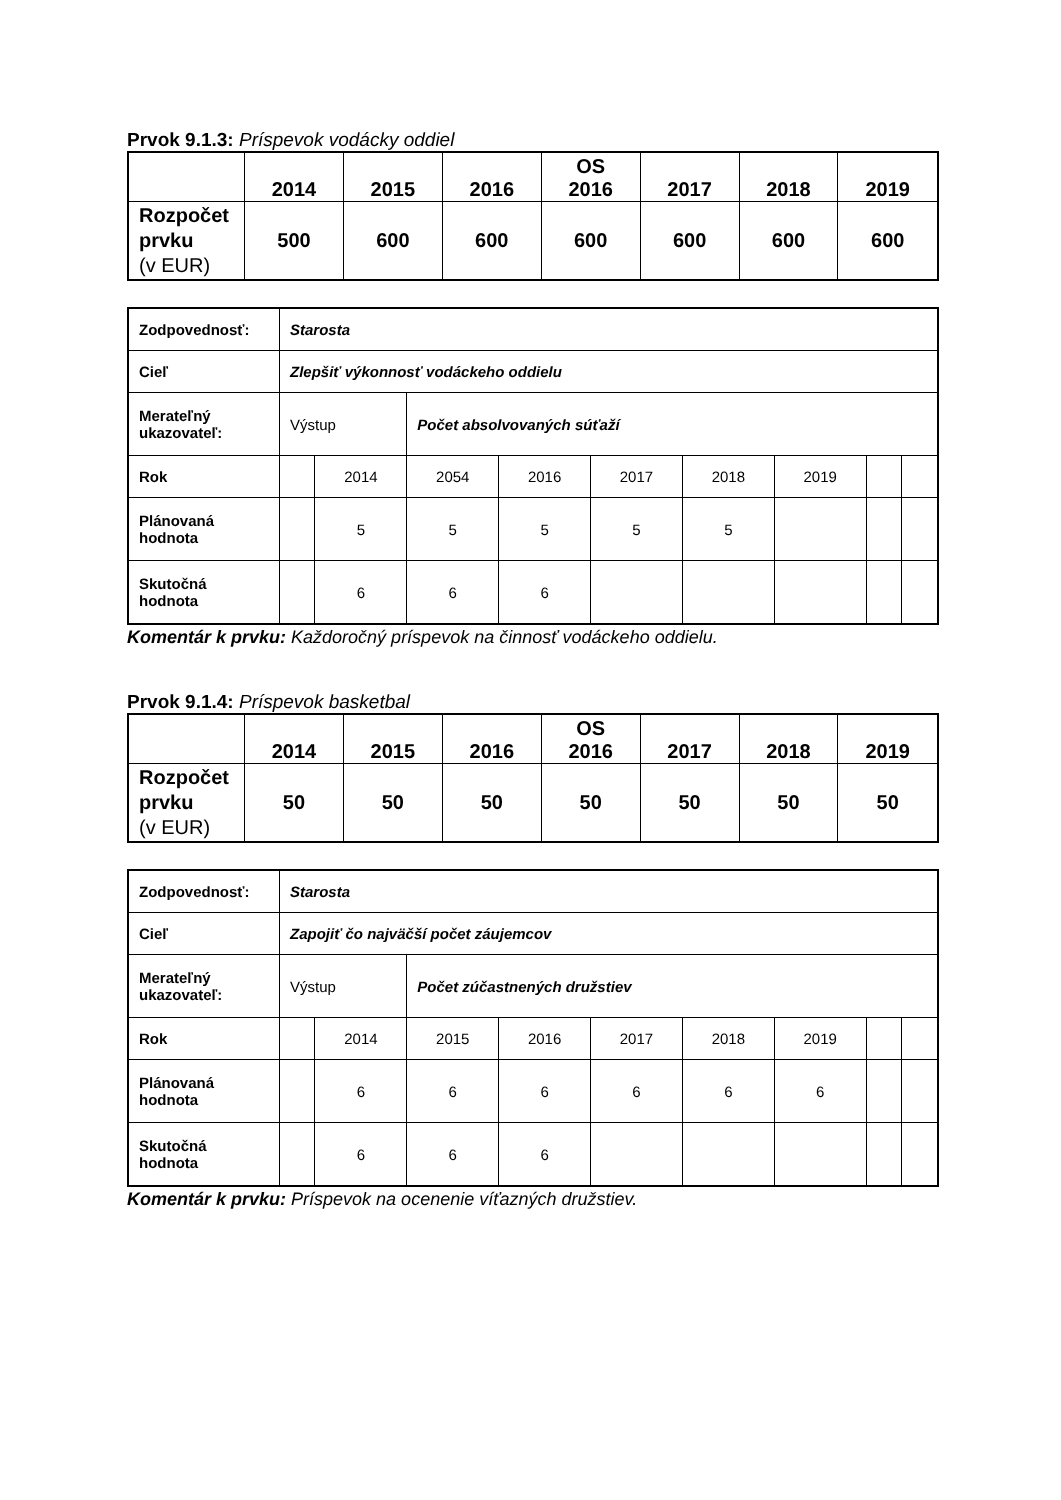Prvok 9.1.3: Príspevok vodácky oddiel
| | 2014 | 2015 | 2016 | OS 2016 | 2017 | 2018 | 2019 |
| --- | --- | --- | --- | --- | --- | --- | --- |
| Rozpočet prvku (v EUR) | 500 | 600 | 600 | 600 | 600 | 600 | 600 |
| Zodpovednosť: | Starosta | | | | | | | | |
| Cieľ | Zlepšiť výkonnosť vodáckeho oddielu | | | | | | | | |
| Merateľný ukazovateľ: | Výstup | | Počet absolvovaných súťaží | | | | | | |
| Rok | | 2014 | 2054 | 2016 | 2017 | 2018 | 2019 | | |
| Plánovaná hodnota | | 5 | 5 | 5 | 5 | 5 | | | |
| Skutočná hodnota | | 6 | 6 | 6 | | | | | |
Komentár k prvku: Každoročný príspevok na činnosť vodáckeho oddielu.
Prvok 9.1.4: Príspevok basketbal
| | 2014 | 2015 | 2016 | OS 2016 | 2017 | 2018 | 2019 |
| --- | --- | --- | --- | --- | --- | --- | --- |
| Rozpočet prvku (v EUR) | 50 | 50 | 50 | 50 | 50 | 50 | 50 |
| Zodpovednosť: | Starosta | | | | | | | | |
| Cieľ | Zapojiť čo najväčší počet záujemcov | | | | | | | | |
| Merateľný ukazovateľ: | Výstup | | Počet zúčastnených družstiev | | | | | | |
| Rok | | 2014 | 2015 | 2016 | 2017 | 2018 | 2019 | | |
| Plánovaná hodnota | | 6 | 6 | 6 | 6 | 6 | 6 | | |
| Skutočná hodnota | | 6 | 6 | 6 | | | | | |
Komentár k prvku: Príspevok na ocenenie víťazných družstiev.